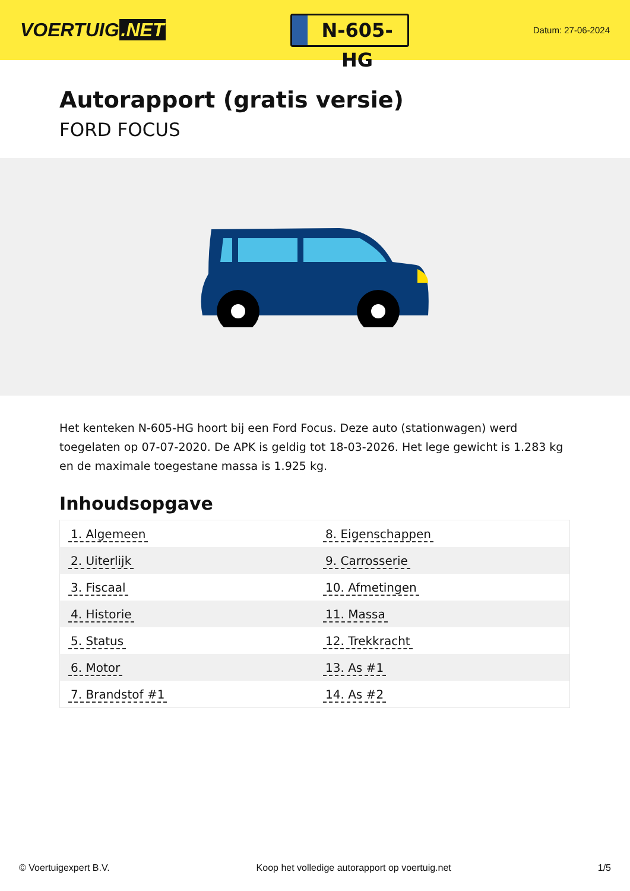VOERTUIG.NET
N-605-HG
Datum: 27-06-2024
Autorapport (gratis versie)
FORD FOCUS
Het kenteken N-605-HG hoort bij een Ford Focus. Deze auto (stationwagen) werd toegelaten op 07-07-2020. De APK is geldig tot 18-03-2026. Het lege gewicht is 1.283 kg en de maximale toegestane massa is 1.925 kg.
Inhoudsopgave
| 1. Algemeen | 8. Eigenschappen |
| 2. Uiterlijk | 9. Carrosserie |
| 3. Fiscaal | 10. Afmetingen |
| 4. Historie | 11. Massa |
| 5. Status | 12. Trekkracht |
| 6. Motor | 13. As #1 |
| 7. Brandstof #1 | 14. As #2 |
© Voertuigexpert B.V. Koop het volledige autorapport op voertuig.net 1/5